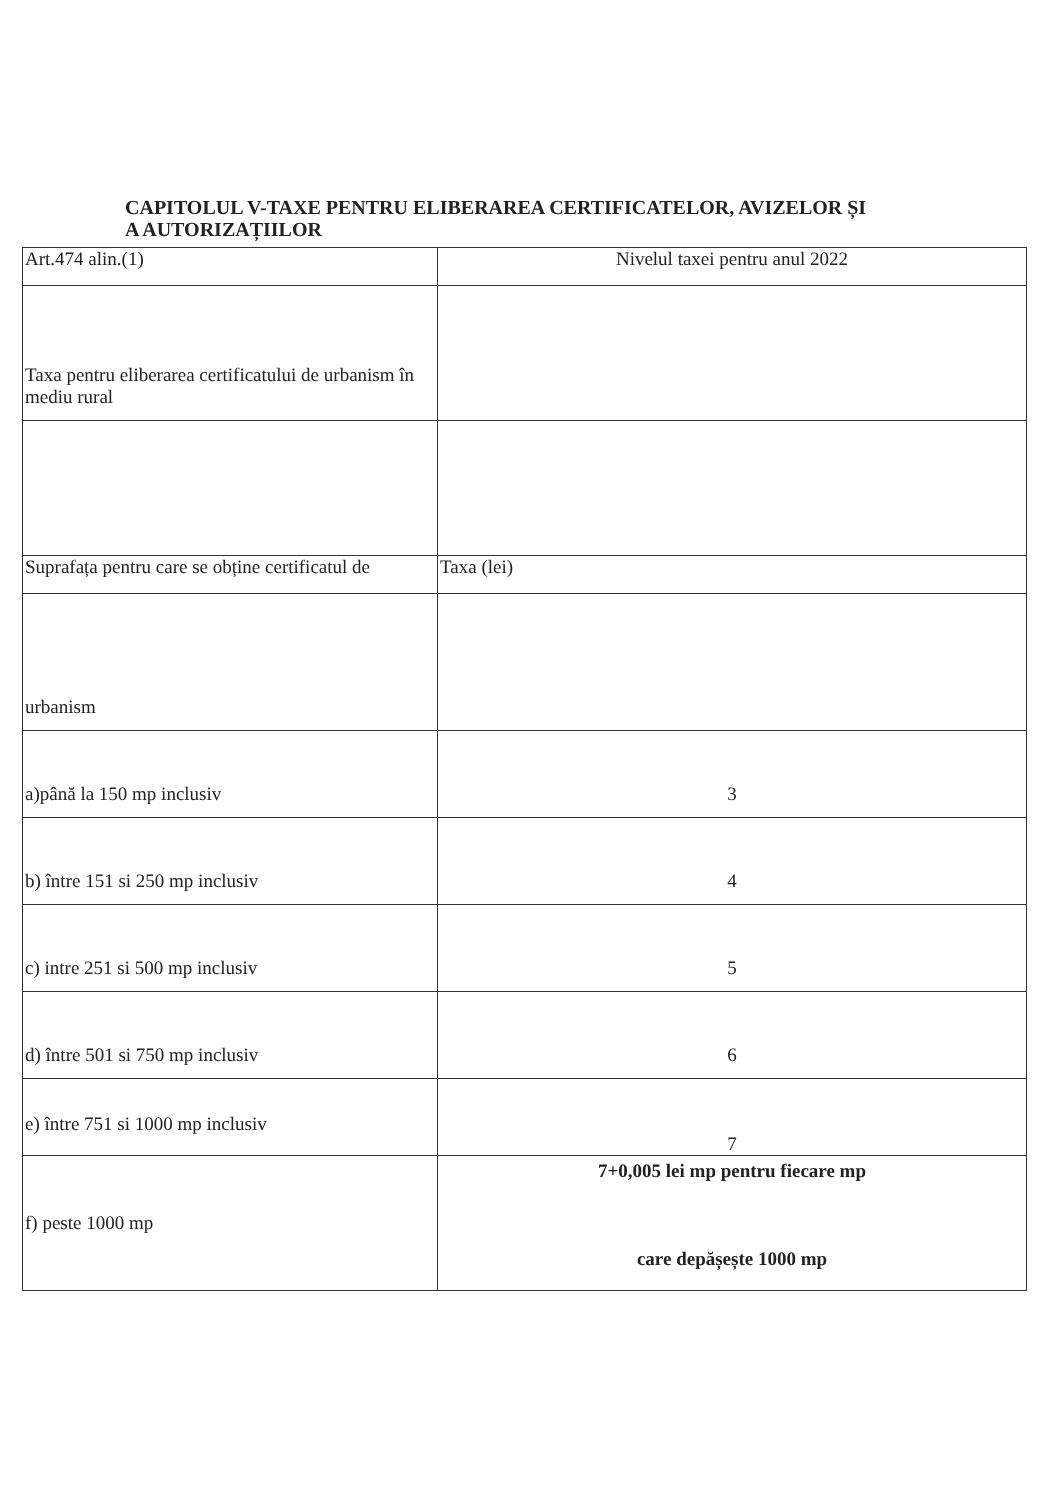CAPITOLUL V-TAXE PENTRU ELIBERAREA CERTIFICATELOR, AVIZELOR ȘI
A AUTORIZAȚIILOR
| Art.474 alin.(1) | Nivelul taxei pentru anul 2022 |
| Taxa pentru eliberarea certificatului de urbanism în mediu rural | |
| Suprafața pentru care se obține certificatul de | Taxa (lei) |
| urbanism | |
| a)până la 150 mp inclusiv | 3 |
| b) între 151 si 250 mp inclusiv | 4 |
| c) intre 251 si 500 mp inclusiv | 5 |
| d) între 501 si 750 mp inclusiv | 6 |
| e) între 751 si 1000 mp inclusiv | 7 |
| f) peste 1000 mp | 7+0,005 lei mp pentru fiecare mp care depășește 1000 mp |